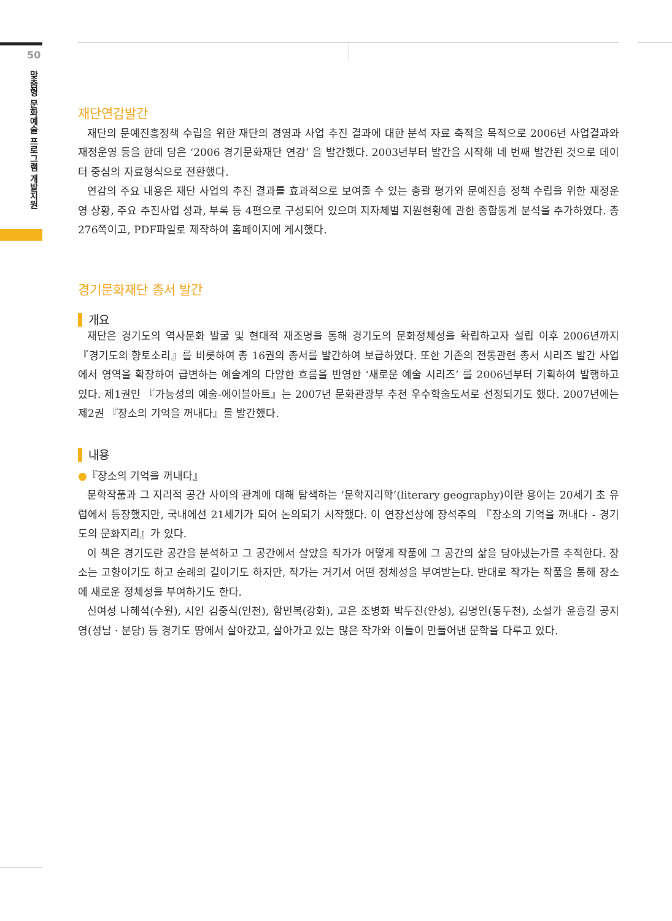50
맞춤형 문화예술 프로그램 개발지원
재단연감발간
재단의 문예진흥정책 수립을 위한 재단의 경영과 사업 추진 결과에 대한 분석 자료 축적을 목적으로 2006년 사업결과와 재정운영 등을 한데 담은 ‘2006 경기문화재단 연감’ 을 발간했다. 2003년부터 발간을 시작해 네 번째 발간된 것으로 데이터 중심의 자료형식으로 전환했다.
연감의 주요 내용은 재단 사업의 추진 결과를 효과적으로 보여줄 수 있는 총괄 평가와 문예진흥 정책 수립을 위한 재정운영 상황, 주요 추진사업 성과, 부록 등 4편으로 구성되어 있으며 지자체별 지원현황에 관한 종합통계 분석을 추가하였다. 총 276쪽이고, PDF파일로 제작하여 홈페이지에 게시했다.
경기문화재단 총서 발간
개요
재단은 경기도의 역사문화 발굴 및 현대적 재조명을 통해 경기도의 문화정체성을 확립하고자 설립 이후 2006년까지 『경기도의 향토소리』를 비롯하여 총 16권의 총서를 발간하여 보급하였다. 또한 기존의 전통관련 총서 시리즈 발간 사업에서 영역을 확장하여 급변하는 예술계의 다양한 흐름을 반영한 ‘새로운 예술 시리즈’ 를 2006년부터 기획하여 발행하고 있다. 제1권인 『가능성의 예술-에이블아트』는 2007년 문화관광부 추천 우수학술도서로 선정되기도 했다. 2007년에는 제2권 『장소의 기억을 꺼내다』를 발간했다.
내용
●『장소의 기억을 꺼내다』
문학작품과 그 지리적 공간 사이의 관계에 대해 탐색하는 ‘문학지리학’(literary geography)이란 용어는 20세기 초 유럽에서 등장했지만, 국내에선 21세기가 되어 논의되기 시작했다. 이 연장선상에 장석주의 『장소의 기억을 꺼내다 - 경기도의 문화지리』가 있다.
이 책은 경기도란 공간을 분석하고 그 공간에서 살았을 작가가 어떻게 작품에 그 공간의 삶을 담아냈는가를 추적한다. 장소는 고향이기도 하고 순례의 길이기도 하지만, 작가는 거기서 어떤 정체성을 부여받는다. 반대로 작가는 작품을 통해 장소에 새로운 정체성을 부여하기도 한다.
신여성 나혜석(수원), 시인 김중식(인천), 함민복(강화), 고은 조병화 박두진(안성), 김명인(동두천), 소설가 윤흥길 공지영(성남 · 분당) 등 경기도 땅에서 살아갔고, 살아가고 있는 많은 작가와 이들이 만들어낸 문학을 다루고 있다.